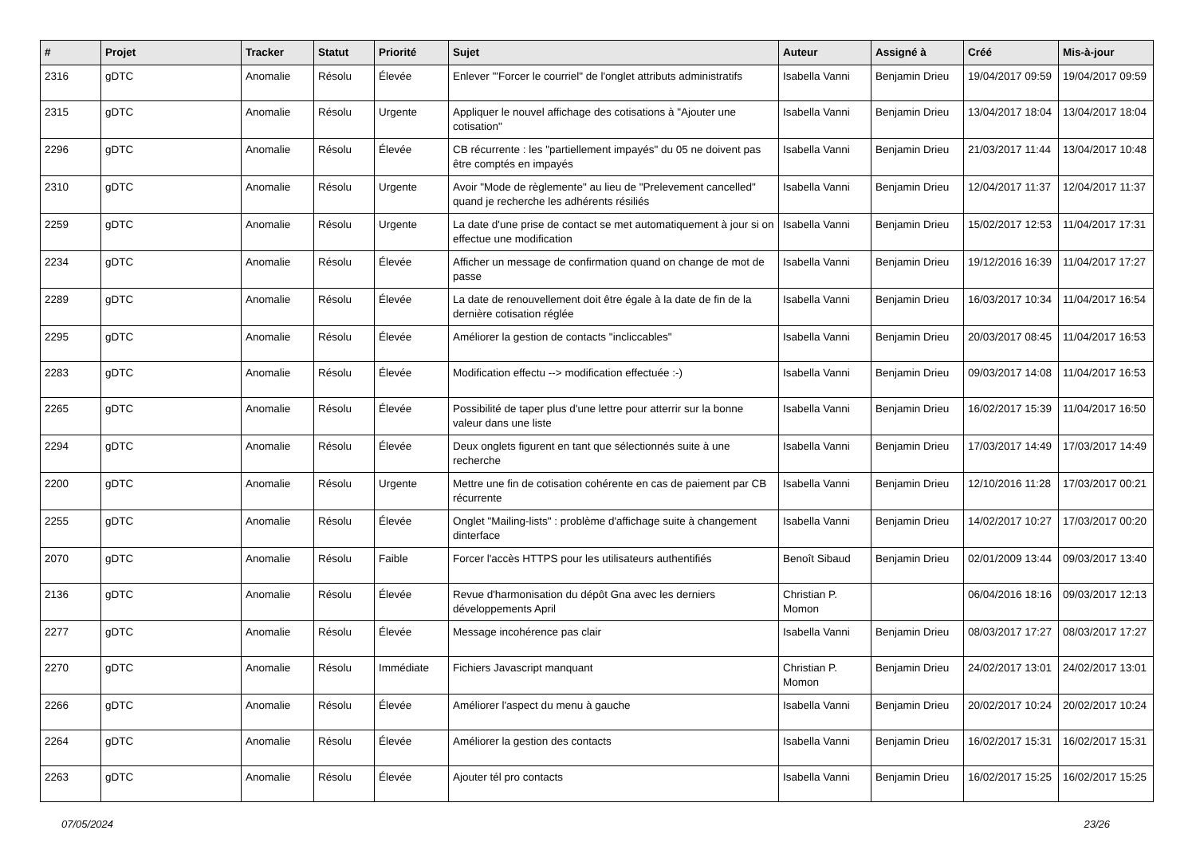| # | Projet | Tracker | Statut | Priorité | Sujet | Auteur | Assigné à | Créé | Mis-à-jour |
| --- | --- | --- | --- | --- | --- | --- | --- | --- | --- |
| 2316 | gDTC | Anomalie | Résolu | Élevée | Enlever '"Forcer le courriel" de l'onglet attributs administratifs | Isabella Vanni | Benjamin Drieu | 19/04/2017 09:59 | 19/04/2017 09:59 |
| 2315 | gDTC | Anomalie | Résolu | Urgente | Appliquer le nouvel affichage des cotisations à "Ajouter une cotisation" | Isabella Vanni | Benjamin Drieu | 13/04/2017 18:04 | 13/04/2017 18:04 |
| 2296 | gDTC | Anomalie | Résolu | Élevée | CB récurrente : les "partiellement impayés" du 05 ne doivent pas être comptés en impayés | Isabella Vanni | Benjamin Drieu | 21/03/2017 11:44 | 13/04/2017 10:48 |
| 2310 | gDTC | Anomalie | Résolu | Urgente | Avoir "Mode de règlemente" au lieu de "Prelevement cancelled" quand je recherche les adhérents résiliés | Isabella Vanni | Benjamin Drieu | 12/04/2017 11:37 | 12/04/2017 11:37 |
| 2259 | gDTC | Anomalie | Résolu | Urgente | La date d'une prise de contact se met automatiquement à jour si on effectue une modification | Isabella Vanni | Benjamin Drieu | 15/02/2017 12:53 | 11/04/2017 17:31 |
| 2234 | gDTC | Anomalie | Résolu | Élevée | Afficher un message de confirmation quand on change de mot de passe | Isabella Vanni | Benjamin Drieu | 19/12/2016 16:39 | 11/04/2017 17:27 |
| 2289 | gDTC | Anomalie | Résolu | Élevée | La date de renouvellement doit être égale à la date de fin de la dernière cotisation réglée | Isabella Vanni | Benjamin Drieu | 16/03/2017 10:34 | 11/04/2017 16:54 |
| 2295 | gDTC | Anomalie | Résolu | Élevée | Améliorer la gestion de contacts "incliccables" | Isabella Vanni | Benjamin Drieu | 20/03/2017 08:45 | 11/04/2017 16:53 |
| 2283 | gDTC | Anomalie | Résolu | Élevée | Modification effectu --> modification effectuée :-) | Isabella Vanni | Benjamin Drieu | 09/03/2017 14:08 | 11/04/2017 16:53 |
| 2265 | gDTC | Anomalie | Résolu | Élevée | Possibilité de taper plus d'une lettre pour atterrir sur la bonne valeur dans une liste | Isabella Vanni | Benjamin Drieu | 16/02/2017 15:39 | 11/04/2017 16:50 |
| 2294 | gDTC | Anomalie | Résolu | Élevée | Deux onglets figurent en tant que sélectionnés suite à une recherche | Isabella Vanni | Benjamin Drieu | 17/03/2017 14:49 | 17/03/2017 14:49 |
| 2200 | gDTC | Anomalie | Résolu | Urgente | Mettre une fin de cotisation cohérente en cas de paiement par CB récurrente | Isabella Vanni | Benjamin Drieu | 12/10/2016 11:28 | 17/03/2017 00:21 |
| 2255 | gDTC | Anomalie | Résolu | Élevée | Onglet "Mailing-lists" : problème d'affichage suite à changement dinterface | Isabella Vanni | Benjamin Drieu | 14/02/2017 10:27 | 17/03/2017 00:20 |
| 2070 | gDTC | Anomalie | Résolu | Faible | Forcer l'accès HTTPS pour les utilisateurs authentifiés | Benoît Sibaud | Benjamin Drieu | 02/01/2009 13:44 | 09/03/2017 13:40 |
| 2136 | gDTC | Anomalie | Résolu | Élevée | Revue d'harmonisation du dépôt Gna avec les derniers développements April | Christian P. Momon | | 06/04/2016 18:16 | 09/03/2017 12:13 |
| 2277 | gDTC | Anomalie | Résolu | Élevée | Message incohérence pas clair | Isabella Vanni | Benjamin Drieu | 08/03/2017 17:27 | 08/03/2017 17:27 |
| 2270 | gDTC | Anomalie | Résolu | Immédiate | Fichiers Javascript manquant | Christian P. Momon | Benjamin Drieu | 24/02/2017 13:01 | 24/02/2017 13:01 |
| 2266 | gDTC | Anomalie | Résolu | Élevée | Améliorer l'aspect du menu à gauche | Isabella Vanni | Benjamin Drieu | 20/02/2017 10:24 | 20/02/2017 10:24 |
| 2264 | gDTC | Anomalie | Résolu | Élevée | Améliorer la gestion des contacts | Isabella Vanni | Benjamin Drieu | 16/02/2017 15:31 | 16/02/2017 15:31 |
| 2263 | gDTC | Anomalie | Résolu | Élevée | Ajouter tél pro contacts | Isabella Vanni | Benjamin Drieu | 16/02/2017 15:25 | 16/02/2017 15:25 |
07/05/2024 23/26